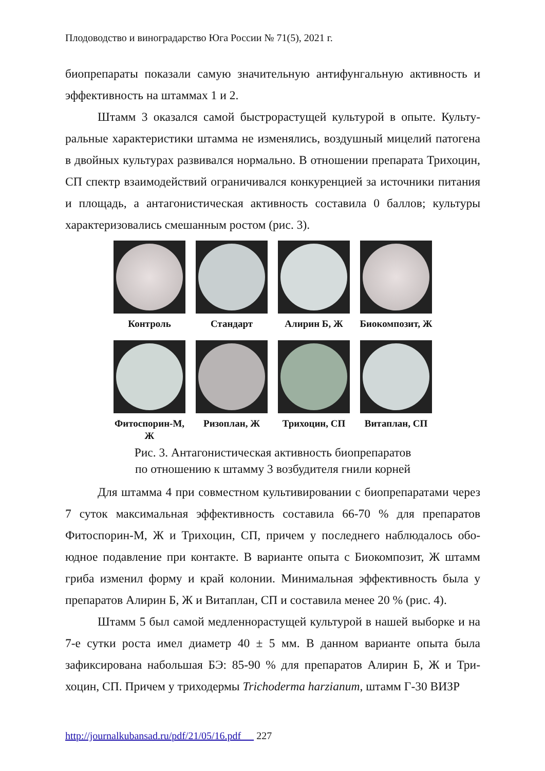Плодоводство и виноградарство Юга России № 71(5), 2021 г.
биопрепараты показали самую значительную антифунгальную актив­ность и эффективность на штаммах 1 и 2.
Штамм 3 оказался самой быстрорастущей культурой в опыте. Культу­ральные характеристики штамма не изменялись, воздушный мицелий пато­гена в двойных культурах развивался нормально. В отношении препарата Трихоцин, СП спектр взаимодействий ограничивался конкуренцией за ис­точники питания и площадь, а антагонистическая активность составила 0 баллов; культуры характеризовались смешанным ростом (рис. 3).
Контроль Стандарт Алирин Б, Ж Биокомпозит, Ж
Фитоспорин-М, Ж
Ризоплан, Ж Трихоцин, СП Витаплан, СП
Рис. 3. Антагонистическая активность биопрепаратов
по отношению к штамму 3 возбудителя гнили корней
Для штамма 4 при совместном культивировании с биопрепаратами че­рез 7 суток максимальная эффективность составила 66-70 % для препаратов Фитоспорин-М, Ж и Трихоцин, СП, причем у последнего наблюдалось обо­юдное подавление при контакте. В варианте опыта с Биокомпозит, Ж штамм гриба изменил форму и край колонии. Минимальная эффективность была у препаратов Алирин Б, Ж и Витаплан, СП и составила менее 20 % (рис. 4).
Штамм 5 был самой медленнорастущей культурой в нашей выборке и на 7-е сутки роста имел диаметр 40 ± 5 мм. В данном варианте опыта была зафиксирована набольшая БЭ: 85-90 % для препаратов Алирин Б, Ж и Три­хоцин, СП. Причем у триходермы Trichoderma harzianum, штамм Г-30 ВИЗР
http://journalkubansad.ru/pdf/21/05/16.pdf 227